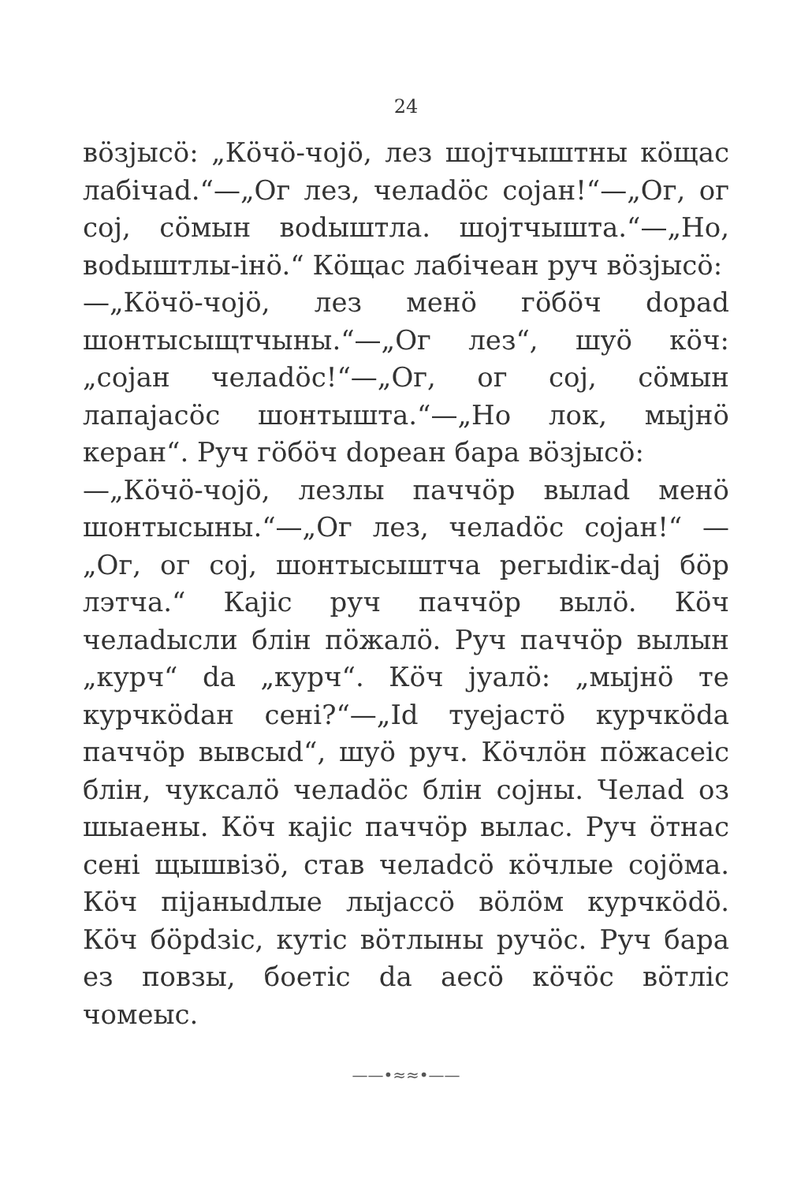24
вöзјысö: „Кöчö-чојö, лез шојтчыштны кöщас лабiчаd.“—„Ог лез, челаdöс сојан!“—„Ог, ог сој, сöмын воdыштла. шојтчышта.“—„Но, воdыштлы-iнö.“ Кöщас лабiчеан руч вöзјысö:
—„Кöчö-чојö, лез менö гöбöч dорad шонтысыщтчыны.“—„Ог лез“, шуö кöч: „сојан челаdöс!“—„Ог, ог сој, сöмын лапајасöс шонтышта.“—„Но лок, мыјнö керан“. Руч гöбöч dореан бара вöзјысö:
—„Кöчö-чојö, лезлы паччöр вылаd менö шонтысыны.“—„Ог лез, челаdöс сојан!“ —„Ог, ог сој, шонтысыштча регыdiк-dај бöр лэтча.“ Кајiс руч паччöр вылö. Кöч челаdысли блiн пöжалö. Руч паччöр вылын „курч“ dа „курч“. Кöч јуалö: „мыјнö те курчкödан сенi?“—„Id туејастö курчкödа паччöр вывсыd“, шуö руч. Кöчлöн пöжасеiс блiн, чуксалö челаdöс блiн сојны. Челаd оз шыаены. Кöч кајiс паччöр вылас. Руч öтнас сенi щышвiзö, став челаdсö кöчлые сојöма. Кöч пiјаныdлые лыјассö вöлöм курчкödö. Кöч бöрdзiс, кутiс вöтлыны ручöс. Руч бара ез повзы, боетiс dа аесö кöчöс вöтлiс чомеыс.
——•≈≈•——